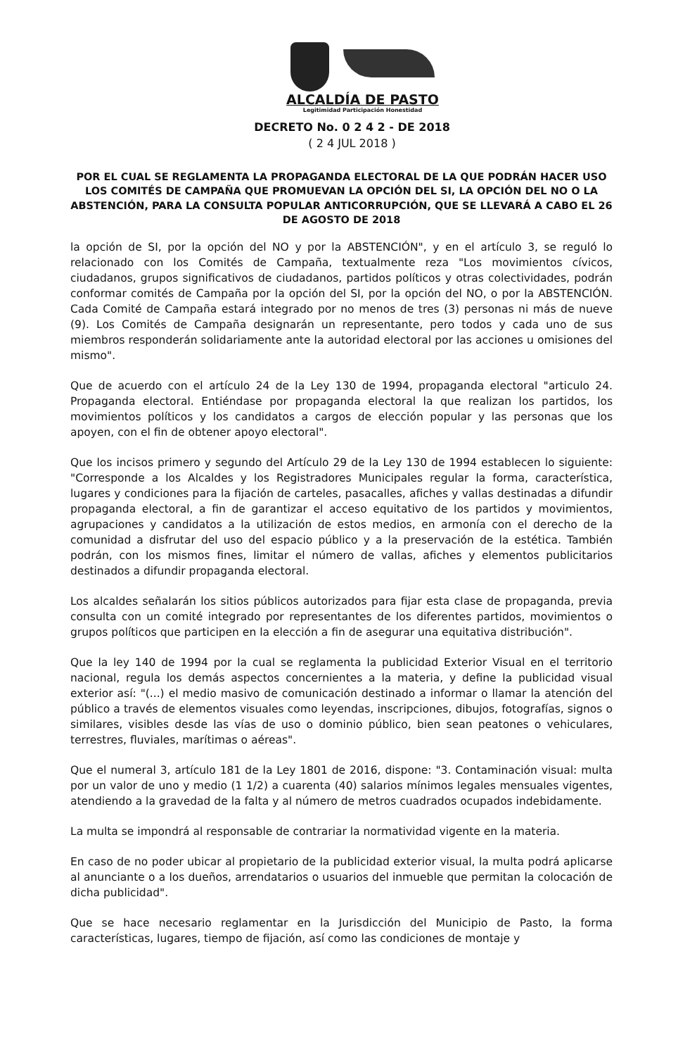ALCALDÍA DE PASTO
Legitimidad Participación Honestidad
DECRETO No. 0 2 4 2 - DE 2018
( 2 4 JUL 2018 )
POR EL CUAL SE REGLAMENTA LA PROPAGANDA ELECTORAL DE LA QUE PODRÁN HACER USO LOS COMITÉS DE CAMPAÑA QUE PROMUEVAN LA OPCIÓN DEL SI, LA OPCIÓN DEL NO O LA ABSTENCIÓN, PARA LA CONSULTA POPULAR ANTICORRUPCIÓN, QUE SE LLEVARÁ A CABO EL 26 DE AGOSTO DE 2018
la opción de SI, por la opción del NO y por la ABSTENCIÓN", y en el artículo 3, se reguló lo relacionado con los Comités de Campaña, textualmente reza "Los movimientos cívicos, ciudadanos, grupos significativos de ciudadanos, partidos políticos y otras colectividades, podrán conformar comités de Campaña por la opción del SI, por la opción del NO, o por la ABSTENCIÓN. Cada Comité de Campaña estará integrado por no menos de tres (3) personas ni más de nueve (9). Los Comités de Campaña designarán un representante, pero todos y cada uno de sus miembros responderán solidariamente ante la autoridad electoral por las acciones u omisiones del mismo".
Que de acuerdo con el artículo 24 de la Ley 130 de 1994, propaganda electoral "articulo 24. Propaganda electoral. Entiéndase por propaganda electoral la que realizan los partidos, los movimientos políticos y los candidatos a cargos de elección popular y las personas que los apoyen, con el fin de obtener apoyo electoral".
Que los incisos primero y segundo del Artículo 29 de la Ley 130 de 1994 establecen lo siguiente: "Corresponde a los Alcaldes y los Registradores Municipales regular la forma, característica, lugares y condiciones para la fijación de carteles, pasacalles, afiches y vallas destinadas a difundir propaganda electoral, a fin de garantizar el acceso equitativo de los partidos y movimientos, agrupaciones y candidatos a la utilización de estos medios, en armonía con el derecho de la comunidad a disfrutar del uso del espacio público y a la preservación de la estética. También podrán, con los mismos fines, limitar el número de vallas, afiches y elementos publicitarios destinados a difundir propaganda electoral.
Los alcaldes señalarán los sitios públicos autorizados para fijar esta clase de propaganda, previa consulta con un comité integrado por representantes de los diferentes partidos, movimientos o grupos políticos que participen en la elección a fin de asegurar una equitativa distribución".
Que la ley 140 de 1994 por la cual se reglamenta la publicidad Exterior Visual en el territorio nacional, regula los demás aspectos concernientes a la materia, y define la publicidad visual exterior así: "(...) el medio masivo de comunicación destinado a informar o llamar la atención del público a través de elementos visuales como leyendas, inscripciones, dibujos, fotografías, signos o similares, visibles desde las vías de uso o dominio público, bien sean peatones o vehiculares, terrestres, fluviales, marítimas o aéreas".
Que el numeral 3, artículo 181 de la Ley 1801 de 2016, dispone: "3. Contaminación visual: multa por un valor de uno y medio (1 1/2) a cuarenta (40) salarios mínimos legales mensuales vigentes, atendiendo a la gravedad de la falta y al número de metros cuadrados ocupados indebidamente.
La multa se impondrá al responsable de contrariar la normatividad vigente en la materia.
En caso de no poder ubicar al propietario de la publicidad exterior visual, la multa podrá aplicarse al anunciante o a los dueños, arrendatarios o usuarios del inmueble que permitan la colocación de dicha publicidad".
Que se hace necesario reglamentar en la Jurisdicción del Municipio de Pasto, la forma características, lugares, tiempo de fijación, así como las condiciones de montaje y